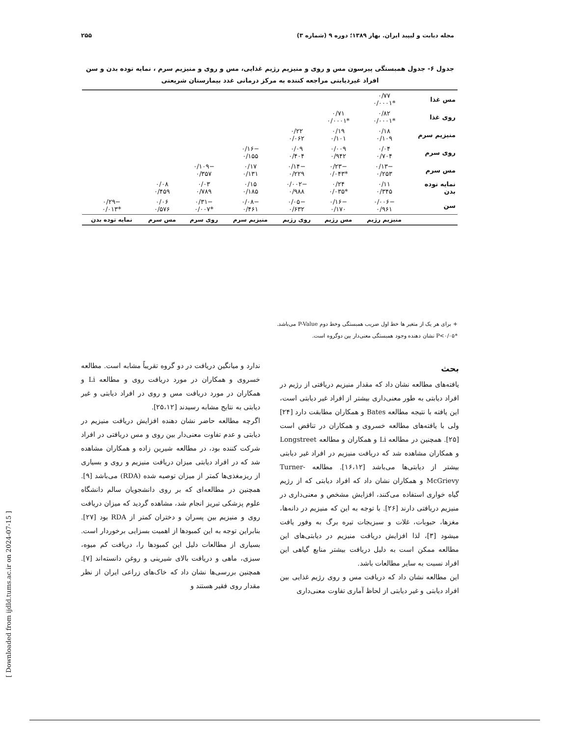مجله دیابت و لیپید ایران. بهار ۱۳۸۹؛ دوره ۹ (شماره ۳) ۲۵۵
جدول ۶- جدول همبستگی پیرسون مس و روی و منیزیم رژیم غذایی، مس و روی و منیزیم سرم ، نمایه توده بدن و سن افراد غیردیابتی مراجعه کننده به مرکز درمانی غدد بیمارستان شریعتی
| مس غذا | ۰/۷۷ *۰/۰۰۰۱ | | | | | | |
| روی غذا | ۰/۸۲ *۰/۰۰۰۱ | ۰/۷۱ *۰/۰۰۰۱ | | | | | |
| منیزیم سرم | ۰/۱۸ ۰/۱۰۹ | ۰/۱۹ ۰/۱۰۱ | ۰/۲۲ ۰/۰۶۲ | | | | |
| روی سرم | ۰/۰۴ ۰/۷۰۴ | ۰/۰۰۹ ۰/۹۴۲ | ۰/۰۹ ۰/۴۰۴ | −۰/۱۶ ۰/۱۵۵ | | | |
| مس سرم | −۰/۱۳ ۰/۲۵۳ | −۰/۲۳ *۰/۰۴۳ | −۰/۱۴ ۰/۲۲۹ | ۰/۱۷ ۰/۱۳۱ | −۰/۱۰۹ ۰/۳۵۷ | | |
| نمایه توده بدن | ۰/۱۱ ۰/۳۴۵ | ۰/۲۴ *۰/۰۳۵ | −۰/۰۰۲ ۰/۹۸۸ | ۰/۱۵ ۰/۱۸۵ | ۰/۰۳ ۰/۷۸۹ | ۰/۰۸ ۰/۴۵۹ | |
| سن | −۰/۰۰۶ ۰/۹۶۱ | −۰/۱۶ ۰/۱۷۰ | −۰/۰۵ ۰/۶۳۲ | −۰/۰۸ ۰/۴۶۱ | −۰/۳۱ *۰/۰۰۷ | ۰/۰۶ ۰/۵۷۶ | −۰/۲۹ *۰/۰۱۳ |
| | منیزیم رژیم | مس رژیم | روی رژیم | منیزیم سرم | روی سرم | مس سرم | نمایه توده بدن |
+ برای هر یک از متغیر ها خط اول ضریب همبستگی وخط دوم P-Value می‌باشد.
*P<۰/۰۵ نشان دهنده وجود همبستگی معنی‌دار بین دوگروه است.
بحث
یافته‌های مطالعه نشان داد که مقدار منیزیم دریافتی از رژیم در افراد دیابتی به طور معنی‌داری بیشتر از افراد غیر دیابتی است، این یافته با نتیجه مطالعه Bates و همکاران مطابقت دارد [۲۴] ولی با یافته‌های مطالعه خسروی و همکاران در تناقض است [۲۵]. همچنین در مطالعه Li و همکاران و مطالعه Longstreet و همکاران مشاهده شد که دریافت منیزیم در افراد غیر دیابتی بیشتر از دیابتی‌ها می‌باشد [۱۶،۱۲]. مطالعه Turner-McGrievy و همکاران نشان داد که افراد دیابتی که از رژیم گیاه خواری استفاده می‌کنند، افزایش مشخص و معنی‌داری در منیزیم دریافتی دارند [۲۶]. با توجه به این که منیزیم در دانه‌ها، مغزها، حبوبات، غلات و سبزیجات تیره برگ به وفور یافت میشود [۳]، لذا افزایش دریافت منیزیم در دیابتی‌های این مطالعه ممکن است به دلیل دریافت بیشتر منابع گیاهی این افراد نسبت به سایر مطالعات باشد.
این مطالعه نشان داد که دریافت مس و روی رژیم غذایی بین افراد دیابتی و غیر دیابتی از لحاظ آماری تفاوت معنی‌داری
ندارد و میانگین دریافت در دو گروه تقریباً مشابه است. مطالعه خسروی و همکاران در مورد دریافت روی و مطالعه Li و همکاران در مورد دریافت مس و روی در افراد دیابتی و غیر دیابتی به نتایج مشابه رسیدند [۲۵،۱۲].
اگرچه مطالعه حاضر نشان دهنده افزایش دریافت منیزیم در دیابتی و عدم تفاوت معنی‌دار بین روی و مس دریافتی در افراد شرکت کننده بود، در مطالعه شیرین زاده و همکاران مشاهده شد که در افراد دیابتی میزان دریافت منیزیم و روی و بسیاری از ریزمغذی‌ها کمتر از میزان توصیه شده (RDA) می‌باشد [۹]. همچنین در مطالعه‌ای که بر روی دانشجویان سالم دانشگاه علوم پزشکی تبریز انجام شد، مشاهده گردید که میزان دریافت روی و منیزیم بین پسران و دختران کمتر از RDA بود [۲۷]. بنابراین توجه به این کمبودها از اهمیت بسزایی برخوردار است. بسیاری از مطالعات دلیل این کمبودها را، دریافت کم میوه، سبزی، ماهی و دریافت بالای شیرینی و روغن دانسته‌اند [۷]. همچنین بررسی‌ها نشان داد که خاک‌های زراعی ایران از نظر مقدار روی فقیر هستند و
[ Downloaded from ijdld.tums.ac.ir on 2024-07-15 ]